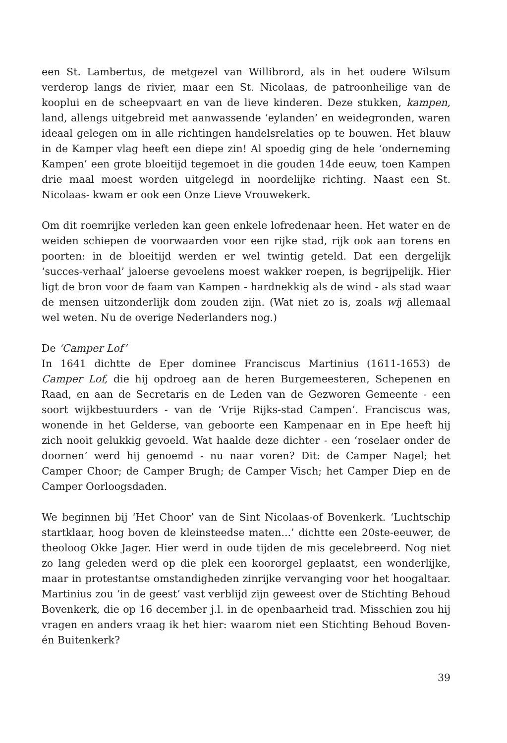een St. Lambertus, de metgezel van Willibrord, als in het oudere Wilsum verderop langs de rivier, maar een St. Nicolaas, de patroonheilige van de kooplui en de scheepvaart en van de lieve kinderen. Deze stukken, kampen, land, allengs uitgebreid met aanwassende ‘eylanden’ en weidegronden, waren ideaal gelegen om in alle richtingen handelsrelaties op te bouwen. Het blauw in de Kamper vlag heeft een diepe zin! Al spoedig ging de hele ‘onderneming Kampen’ een grote bloeitijd tegemoet in die gouden 14de eeuw, toen Kampen drie maal moest worden uitgelegd in noordelijke richting. Naast een St. Nicolaas- kwam er ook een Onze Lieve Vrouwekerk.
Om dit roemrijke verleden kan geen enkele lofredenaar heen. Het water en de weiden schiepen de voorwaarden voor een rijke stad, rijk ook aan torens en poorten: in de bloeitijd werden er wel twintig geteld. Dat een dergelijk ‘succes-verhaal’ jaloerse gevoelens moest wakker roepen, is begrijpelijk. Hier ligt de bron voor de faam van Kampen - hardnekkig als de wind - als stad waar de mensen uitzonderlijk dom zouden zijn. (Wat niet zo is, zoals wij allemaal wel weten. Nu de overige Nederlanders nog.)
De ‘Camper Lof’
In 1641 dichtte de Eper dominee Franciscus Martinius (1611-1653) de Camper Lof, die hij opdroeg aan de heren Burgemeesteren, Schepenen en Raad, en aan de Secretaris en de Leden van de Gezworen Gemeente - een soort wijkbestuurders - van de ‘Vrije Rijks-stad Campen’. Franciscus was, wonende in het Gelderse, van geboorte een Kampenaar en in Epe heeft hij zich nooit gelukkig gevoeld. Wat haalde deze dichter - een ‘roselaer onder de doornen’ werd hij genoemd - nu naar voren? Dit: de Camper Nagel; het Camper Choor; de Camper Brugh; de Camper Visch; het Camper Diep en de Camper Oorloogsdaden.
We beginnen bij ‘Het Choor’ van de Sint Nicolaas-of Bovenkerk. ‘Luchtschip startklaar, hoog boven de kleinsteedse maten...’ dichtte een 20ste-eeuwer, de theoloog Okke Jager. Hier werd in oude tijden de mis gecelebreerd. Nog niet zo lang geleden werd op die plek een koororgel geplaatst, een wonderlijke, maar in protestantse omstandigheden zinrijke vervanging voor het hoogaltaar. Martinius zou ‘in de geest’ vast verblijd zijn geweest over de Stichting Behoud Bovenkerk, die op 16 december j.l. in de openbaarheid trad. Misschien zou hij vragen en anders vraag ik het hier: waarom niet een Stichting Behoud Boven- én Buitenkerk?
39